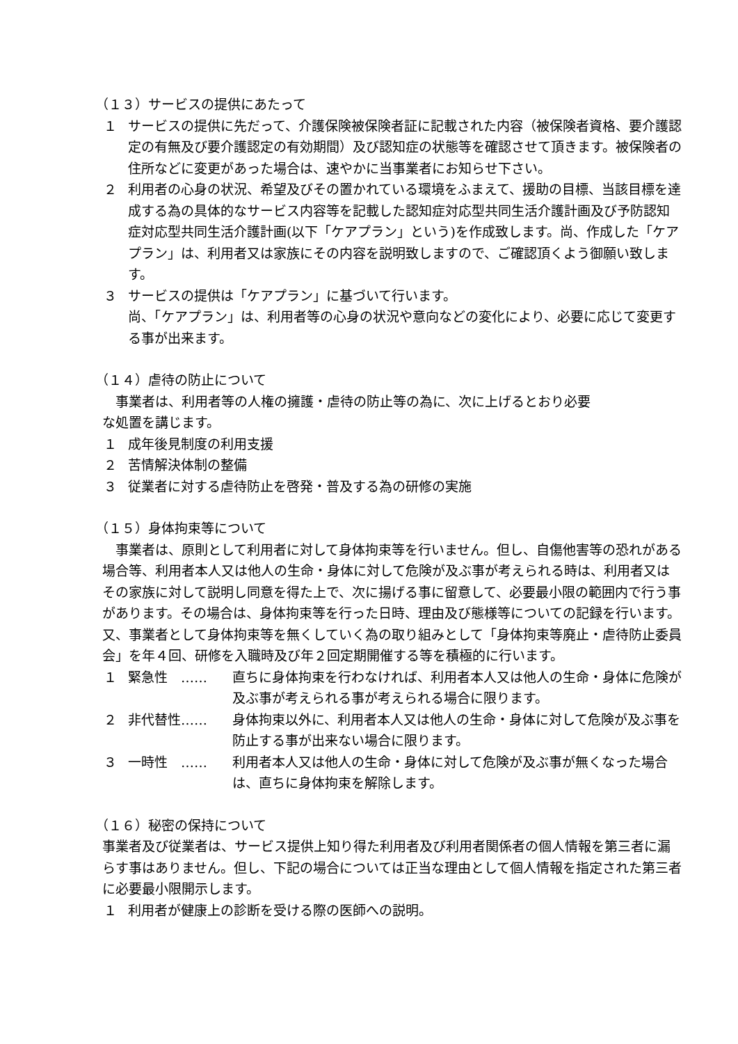（１３）サービスの提供にあたって
１ サービスの提供に先だって、介護保険被保険者証に記載された内容（被保険者資格、要介護認定の有無及び要介護認定の有効期間）及び認知症の状態等を確認させて頂きます。被保険者の住所などに変更があった場合は、速やかに当事業者にお知らせ下さい。
２ 利用者の心身の状況、希望及びその置かれている環境をふまえて、援助の目標、当該目標を達成する為の具体的なサービス内容等を記載した認知症対応型共同生活介護計画及び予防認知症対応型共同生活介護計画(以下「ケアプラン」という)を作成致します。尚、作成した「ケアプラン」は、利用者又は家族にその内容を説明致しますので、ご確認頂くよう御願い致します。
３ サービスの提供は「ケアプラン」に基づいて行います。
尚、「ケアプラン」は、利用者等の心身の状況や意向などの変化により、必要に応じて変更する事が出来ます。
（１４）虐待の防止について
　事業者は、利用者等の人権の擁護・虐待の防止等の為に、次に上げるとおり必要
な処置を講じます。
１ 成年後見制度の利用支援
２ 苦情解決体制の整備
３ 従業者に対する虐待防止を啓発・普及する為の研修の実施
（１５）身体拘束等について
　事業者は、原則として利用者に対して身体拘束等を行いません。但し、自傷他害等の恐れがある場合等、利用者本人又は他人の生命・身体に対して危険が及ぶ事が考えられる時は、利用者又はその家族に対して説明し同意を得た上で、次に揚げる事に留意して、必要最小限の範囲内で行う事があります。その場合は、身体拘束等を行った日時、理由及び態様等についての記録を行います。
又、事業者として身体拘束等を無くしていく為の取り組みとして「身体拘束等廃止・虐待防止委員会」を年４回、研修を入職時及び年２回定期開催する等を積極的に行います。
１ 緊急性　…… 直ちに身体拘束を行わなければ、利用者本人又は他人の生命・身体に危険が及ぶ事が考えられる事が考えられる場合に限ります。
２ 非代替性…… 身体拘束以外に、利用者本人又は他人の生命・身体に対して危険が及ぶ事を防止する事が出来ない場合に限ります。
３ 一時性　…… 利用者本人又は他人の生命・身体に対して危険が及ぶ事が無くなった場合は、直ちに身体拘束を解除します。
（１６）秘密の保持について
事業者及び従業者は、サービス提供上知り得た利用者及び利用者関係者の個人情報を第三者に漏らす事はありません。但し、下記の場合については正当な理由として個人情報を指定された第三者に必要最小限開示します。
１ 利用者が健康上の診断を受ける際の医師への説明。